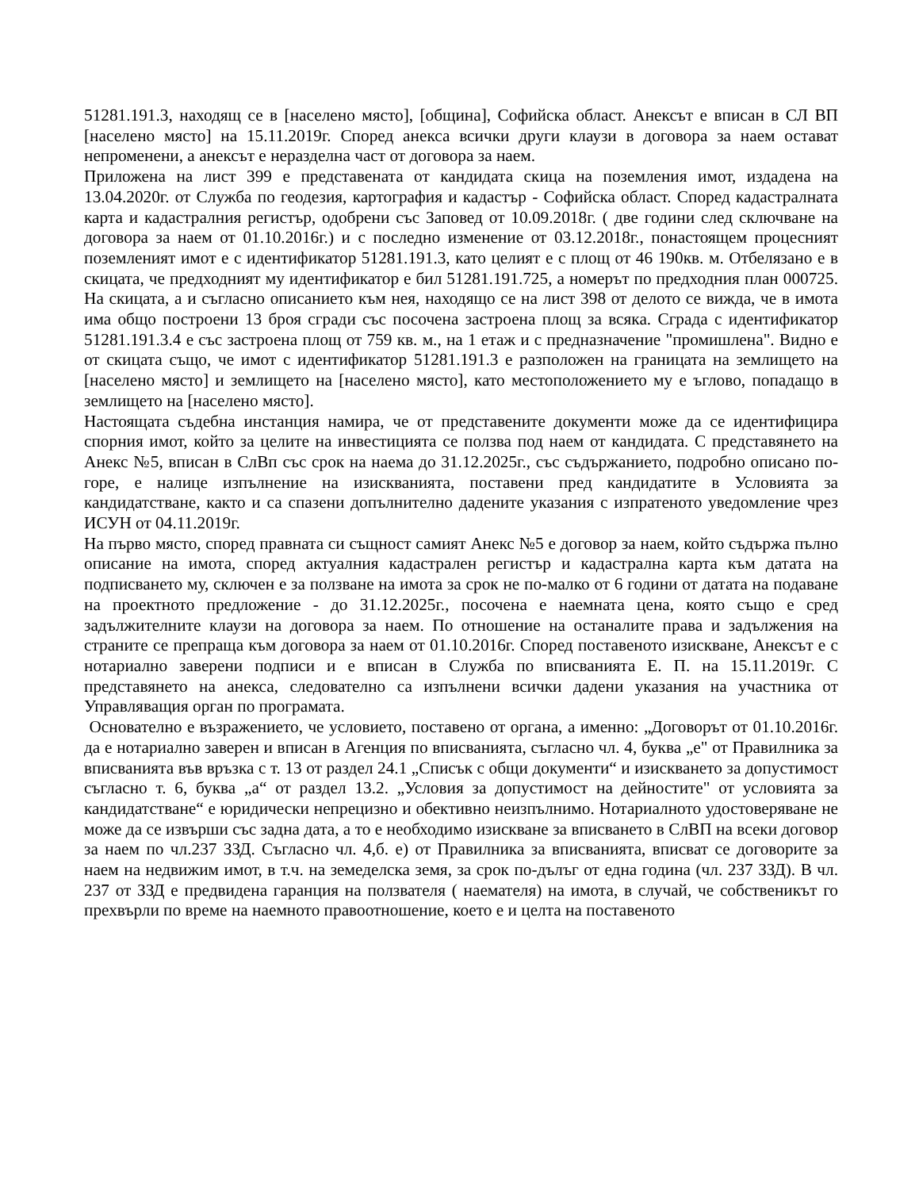51281.191.3, находящ се в [населено място], [община], Софийска област. Анексът е вписан в СЛ ВП [населено място] на 15.11.2019г. Според анекса всички други клаузи в договора за наем остават непроменени, а анексът е неразделна част от договора за наем.
Приложена на лист 399 е представената от кандидата скица на поземления имот, издадена на 13.04.2020г. от Служба по геодезия, картография и кадастър - Софийска област. Според кадастралната карта и кадастралния регистър, одобрени със Заповед от 10.09.2018г. ( две години след сключване на договора за наем от 01.10.2016г.) и с последно изменение от 03.12.2018г., понастоящем процесният поземленият имот е с идентификатор 51281.191.3, като целият е с площ от 46 190кв. м. Отбелязано е в скицата, че предходният му идентификатор е бил 51281.191.725, а номерът по предходния план 000725. На скицата, а и съгласно описанието към нея, находящо се на лист 398 от делото се вижда, че в имота има общо построени 13 броя сгради със посочена застроена площ за всяка. Сграда с идентификатор 51281.191.3.4 е със застроена площ от 759 кв. м., на 1 етаж и с предназначение "промишлена". Видно е от скицата също, че имот с идентификатор 51281.191.3 е разположен на границата на землището на [населено място] и землището на [населено място], като местоположението му е ъглово, попадащо в землището на [населено място].
Настоящата съдебна инстанция намира, че от представените документи може да се идентифицира спорния имот, който за целите на инвестицията се ползва под наем от кандидата. С представянето на Анекс №5, вписан в СлВп със срок на наема до 31.12.2025г., със съдържанието, подробно описано по-горе, е налице изпълнение на изискванията, поставени пред кандидатите в Условията за кандидатстване, както и са спазени допълнително дадените указания с изпратеното уведомление чрез ИСУН от 04.11.2019г.
На първо място, според правната си същност самият Анекс №5 е договор за наем, който съдържа пълно описание на имота, според актуалния кадастрален регистър и кадастрална карта към датата на подписването му, сключен е за ползване на имота за срок не по-малко от 6 години от датата на подаване на проектното предложение - до 31.12.2025г., посочена е наемната цена, която също е сред задължителните клаузи на договора за наем. По отношение на останалите права и задължения на страните се препраща към договора за наем от 01.10.2016г. Според поставеното изискване, Анексът е с нотариално заверени подписи и е вписан в Служба по вписванията Е. П. на 15.11.2019г. С представянето на анекса, следователно са изпълнени всички дадени указания на участника от Управляващия орган по програмата.
Основателно е възражението, че условието, поставено от органа, а именно: „Договорът от 01.10.2016г. да е нотариално заверен и вписан в Агенция по вписванията, съгласно чл. 4, буква „е" от Правилника за вписванията във връзка с т. 13 от раздел 24.1 „Списък с общи документи“ и изискването за допустимост съгласно т. 6, буква „а“ от раздел 13.2. „Условия за допустимост на дейностите" от условията за кандидатстване“ е юридически непрецизно и обективно неизпълнимо. Нотариалното удостоверяване не може да се извърши със задна дата, а то е необходимо изискване за вписването в СлВП на всеки договор за наем по чл.237 ЗЗД. Съгласно чл. 4,б. е) от Правилника за вписванията, вписват се договорите за наем на недвижим имот, в т.ч. на земеделска земя, за срок по-дълъг от една година (чл. 237 ЗЗД). В чл. 237 от ЗЗД е предвидена гаранция на ползвателя ( наемателя) на имота, в случай, че собственикът го прехвърли по време на наемното правоотношение, което е и целта на поставеното